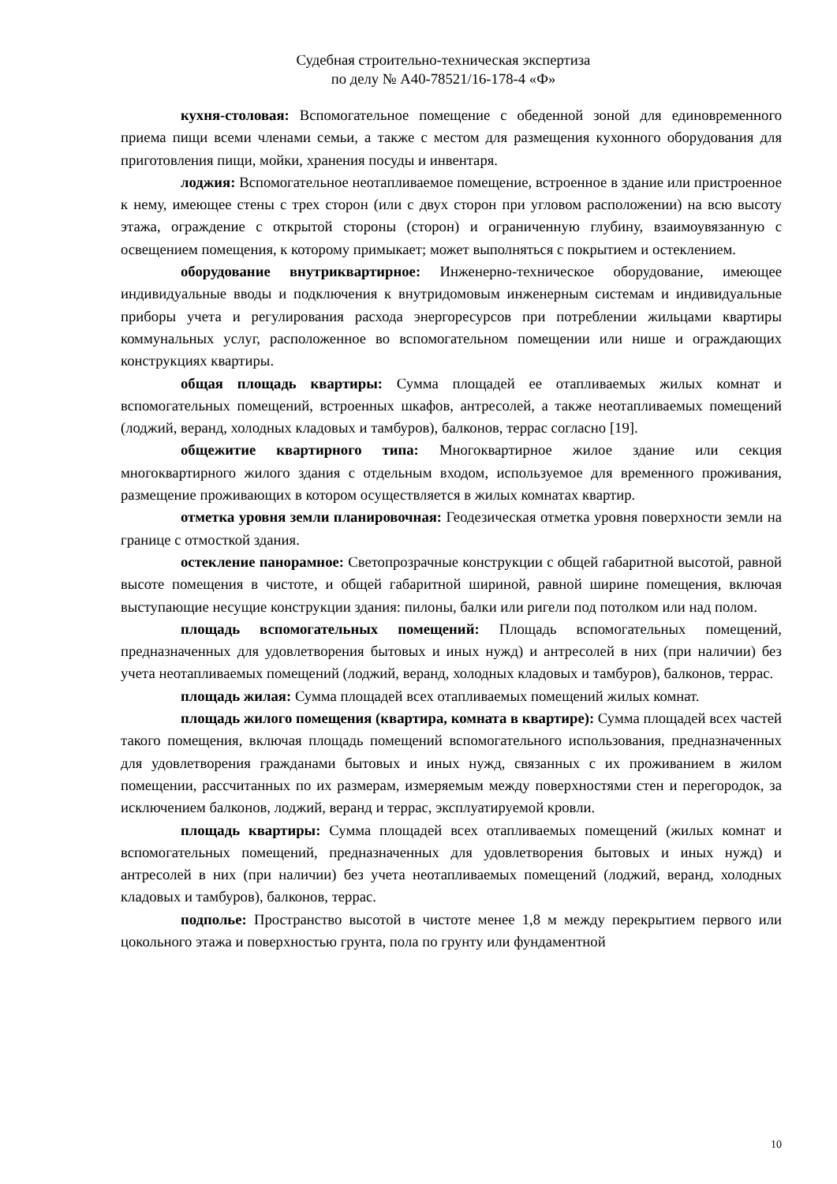Судебная строительно-техническая экспертиза
по делу № А40-78521/16-178-4 «Ф»
кухня-столовая: Вспомогательное помещение с обеденной зоной для единовременного приема пищи всеми членами семьи, а также с местом для размещения кухонного оборудования для приготовления пищи, мойки, хранения посуды и инвентаря.
лоджия: Вспомогательное неотапливаемое помещение, встроенное в здание или пристроенное к нему, имеющее стены с трех сторон (или с двух сторон при угловом расположении) на всю высоту этажа, ограждение с открытой стороны (сторон) и ограниченную глубину, взаимоувязанную с освещением помещения, к которому примыкает; может выполняться с покрытием и остеклением.
оборудование внутриквартирное: Инженерно-техническое оборудование, имеющее индивидуальные вводы и подключения к внутридомовым инженерным системам и индивидуальные приборы учета и регулирования расхода энергоресурсов при потреблении жильцами квартиры коммунальных услуг, расположенное во вспомогательном помещении или нише и ограждающих конструкциях квартиры.
общая площадь квартиры: Сумма площадей ее отапливаемых жилых комнат и вспомогательных помещений, встроенных шкафов, антресолей, а также неотапливаемых помещений (лоджий, веранд, холодных кладовых и тамбуров), балконов, террас согласно [19].
общежитие квартирного типа: Многоквартирное жилое здание или секция многоквартирного жилого здания с отдельным входом, используемое для временного проживания, размещение проживающих в котором осуществляется в жилых комнатах квартир.
отметка уровня земли планировочная: Геодезическая отметка уровня поверхности земли на границе с отмосткой здания.
остекление панорамное: Светопрозрачные конструкции с общей габаритной высотой, равной высоте помещения в чистоте, и общей габаритной шириной, равной ширине помещения, включая выступающие несущие конструкции здания: пилоны, балки или ригели под потолком или над полом.
площадь вспомогательных помещений: Площадь вспомогательных помещений, предназначенных для удовлетворения бытовых и иных нужд) и антресолей в них (при наличии) без учета неотапливаемых помещений (лоджий, веранд, холодных кладовых и тамбуров), балконов, террас.
площадь жилая: Сумма площадей всех отапливаемых помещений жилых комнат.
площадь жилого помещения (квартира, комната в квартире): Сумма площадей всех частей такого помещения, включая площадь помещений вспомогательного использования, предназначенных для удовлетворения гражданами бытовых и иных нужд, связанных с их проживанием в жилом помещении, рассчитанных по их размерам, измеряемым между поверхностями стен и перегородок, за исключением балконов, лоджий, веранд и террас, эксплуатируемой кровли.
площадь квартиры: Сумма площадей всех отапливаемых помещений (жилых комнат и вспомогательных помещений, предназначенных для удовлетворения бытовых и иных нужд) и антресолей в них (при наличии) без учета неотапливаемых помещений (лоджий, веранд, холодных кладовых и тамбуров), балконов, террас.
подполье: Пространство высотой в чистоте менее 1,8 м между перекрытием первого или цокольного этажа и поверхностью грунта, пола по грунту или фундаментной
10